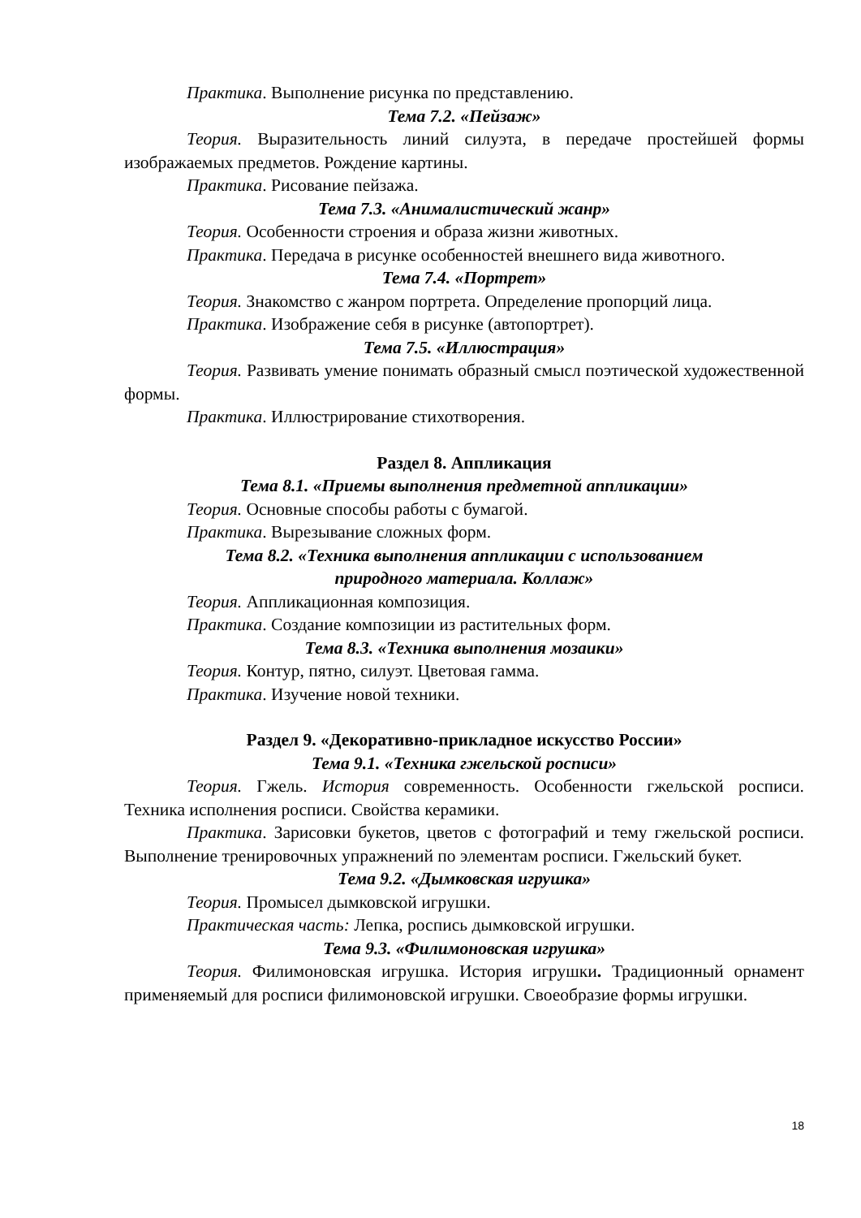Практика. Выполнение рисунка по представлению.
Тема 7.2. «Пейзаж»
Теория. Выразительность линий силуэта, в передаче простейшей формы изображаемых предметов. Рождение картины.
Практика. Рисование пейзажа.
Тема 7.3. «Анималистический жанр»
Теория. Особенности строения и образа жизни животных.
Практика. Передача в рисунке особенностей внешнего вида животного.
Тема 7.4. «Портрет»
Теория. Знакомство с жанром портрета. Определение пропорций лица.
Практика. Изображение себя в рисунке (автопортрет).
Тема 7.5. «Иллюстрация»
Теория. Развивать умение понимать образный смысл поэтической художественной формы.
Практика. Иллюстрирование стихотворения.
Раздел 8. Аппликация
Тема 8.1. «Приемы выполнения предметной аппликации»
Теория. Основные способы работы с бумагой.
Практика. Вырезывание сложных форм.
Тема 8.2. «Техника выполнения аппликации с использованием
природного материала. Коллаж»
Теория. Аппликационная композиция.
Практика. Создание композиции из растительных форм.
Тема 8.3. «Техника выполнения мозаики»
Теория. Контур, пятно, силуэт. Цветовая гамма.
Практика. Изучение новой техники.
Раздел 9. «Декоративно-прикладное искусство России»
Тема 9.1. «Техника гжельской росписи»
Теория. Гжель. История современность. Особенности гжельской росписи. Техника исполнения росписи. Свойства керамики.
Практика. Зарисовки букетов, цветов с фотографий и тему гжельской росписи. Выполнение тренировочных упражнений по элементам росписи. Гжельский букет.
Тема 9.2. «Дымковская игрушка»
Теория. Промысел дымковской игрушки.
Практическая часть: Лепка, роспись дымковской игрушки.
Тема 9.3. «Филимоновская игрушка»
Теория. Филимоновская игрушка. История игрушки. Традиционный орнамент применяемый для росписи филимоновской игрушки. Своеобразие формы игрушки.
18